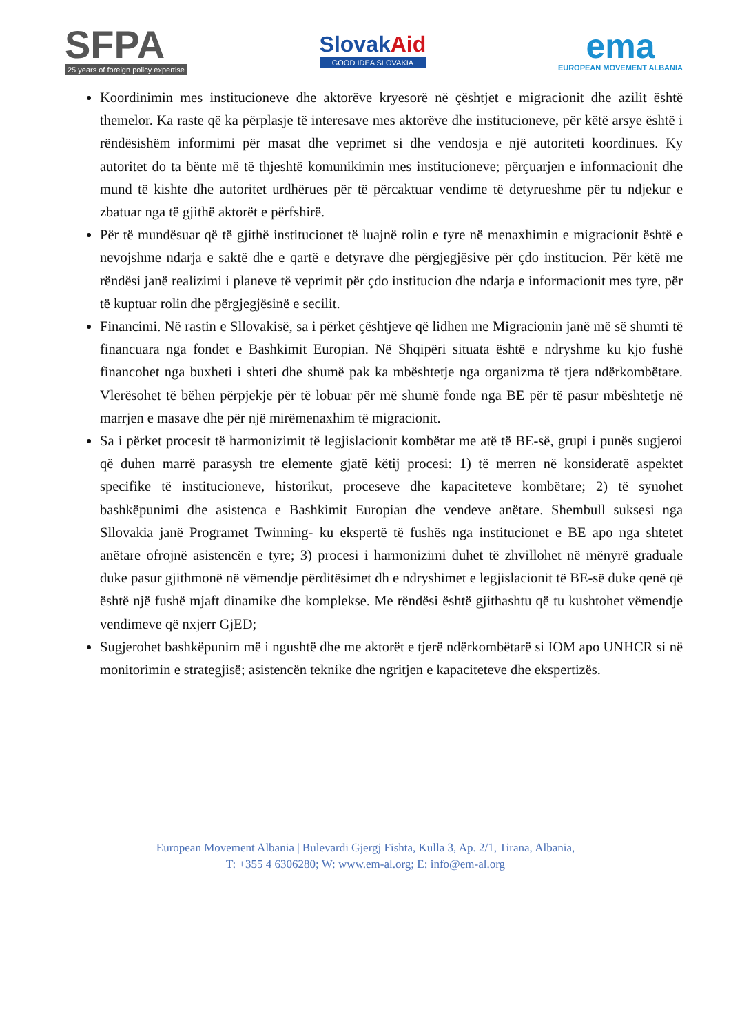SFPA
25 years of foreign policy expertise
SlovakAid
GOOD IDEA SLOVAKIA
ema
EUROPEAN MOVEMENT ALBANIA
Koordinimin mes institucioneve dhe aktorëve kryesorë në çështjet e migracionit dhe azilit është themelor. Ka raste që ka përplasje të interesave mes aktorëve dhe institucioneve, për këtë arsye është i rëndësishëm informimi për masat dhe veprimet si dhe vendosja e një autoriteti koordinues. Ky autoritet do ta bënte më të thjeshtë komunikimin mes institucioneve; përçuarjen e informacionit dhe mund të kishte dhe autoritet urdhërues për të përcaktuar vendime të detyrueshme për tu ndjekur e zbatuar nga të gjithë aktorët e përfshirë.
Për të mundësuar që të gjithë institucionet të luajnë rolin e tyre në menaxhimin e migracionit është e nevojshme ndarja e saktë dhe e qartë e detyrave dhe përgjegjësive për çdo institucion. Për këtë me rëndësi janë realizimi i planeve të veprimit për çdo institucion dhe ndarja e informacionit mes tyre, për të kuptuar rolin dhe përgjegjësinë e secilit.
Financimi. Në rastin e Sllovakisë, sa i përket çështjeve që lidhen me Migracionin janë më së shumti të financuara nga fondet e Bashkimit Europian. Në Shqipëri situata është e ndryshme ku kjo fushë financohet nga buxheti i shteti dhe shumë pak ka mbështetje nga organizma të tjera ndërkombëtare. Vlerësohet të bëhen përpjekje për të lobuar për më shumë fonde nga BE për të pasur mbështetje në marrjen e masave dhe për një mirëmenaxhim të migracionit.
Sa i përket procesit të harmonizimit të legjislacionit kombëtar me atë të BE-së, grupi i punës sugjeroi që duhen marrë parasysh tre elemente gjatë këtij procesi: 1) të merren në konsideratë aspektet specifike të institucioneve, historikut, proceseve dhe kapaciteteve kombëtare; 2) të synohet bashkëpunimi dhe asistenca e Bashkimit Europian dhe vendeve anëtare. Shembull suksesi nga Sllovakia janë Programet Twinning- ku ekspertë të fushës nga institucionet e BE apo nga shtetet anëtare ofrojnë asistencën e tyre; 3) procesi i harmonizimi duhet të zhvillohet në mënyrë graduale duke pasur gjithmonë në vëmendje përditësimet dh e ndryshimet e legjislacionit të BE-së duke qenë që është një fushë mjaft dinamike dhe komplekse. Me rëndësi është gjithashtu që tu kushtohet vëmendje vendimeve që nxjerr GjED;
Sugjerohet bashkëpunim më i ngushtë dhe me aktorët e tjerë ndërkombëtarë si IOM apo UNHCR si në monitorimin e strategjisë; asistencën teknike dhe ngritjen e kapaciteteve dhe ekspertizës.
European Movement Albania | Bulevardi Gjergj Fishta, Kulla 3, Ap. 2/1, Tirana, Albania,
T: +355 4 6306280; W: www.em-al.org; E: info@em-al.org